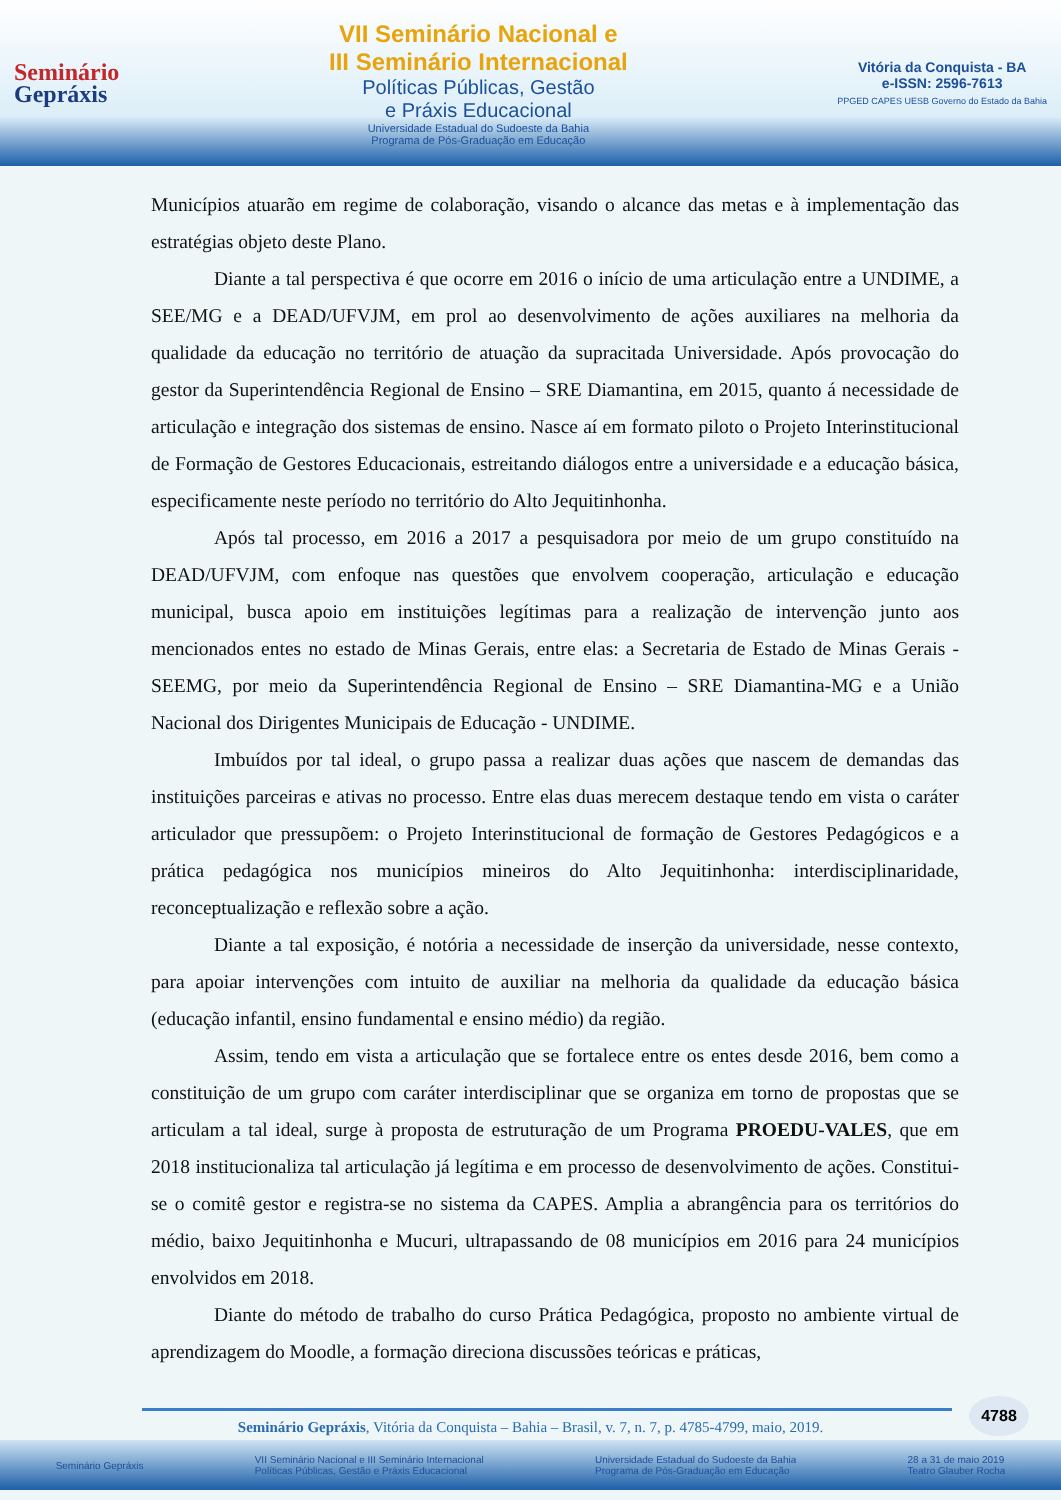Seminário
Gepráxis
VII Seminário Nacional e
III Seminário Internacional
Políticas Públicas, Gestão
e Práxis Educacional
Universidade Estadual do Sudoeste da Bahia
Programa de Pós-Graduação em Educação
Vitória da Conquista - BA
e-ISSN: 2596-7613
PPGED CAPES UESB Governo do Estado da Bahia
Municípios atuarão em regime de colaboração, visando o alcance das metas e à implementação das estratégias objeto deste Plano.
Diante a tal perspectiva é que ocorre em 2016 o início de uma articulação entre a UNDIME, a SEE/MG e a DEAD/UFVJM, em prol ao desenvolvimento de ações auxiliares na melhoria da qualidade da educação no território de atuação da supracitada Universidade. Após provocação do gestor da Superintendência Regional de Ensino – SRE Diamantina, em 2015, quanto á necessidade de articulação e integração dos sistemas de ensino. Nasce aí em formato piloto o Projeto Interinstitucional de Formação de Gestores Educacionais, estreitando diálogos entre a universidade e a educação básica, especificamente neste período no território do Alto Jequitinhonha.
Após tal processo, em 2016 a 2017 a pesquisadora por meio de um grupo constituído na DEAD/UFVJM, com enfoque nas questões que envolvem cooperação, articulação e educação municipal, busca apoio em instituições legítimas para a realização de intervenção junto aos mencionados entes no estado de Minas Gerais, entre elas: a Secretaria de Estado de Minas Gerais - SEEMG, por meio da Superintendência Regional de Ensino – SRE Diamantina-MG e a União Nacional dos Dirigentes Municipais de Educação - UNDIME.
Imbuídos por tal ideal, o grupo passa a realizar duas ações que nascem de demandas das instituições parceiras e ativas no processo. Entre elas duas merecem destaque tendo em vista o caráter articulador que pressupõem: o Projeto Interinstitucional de formação de Gestores Pedagógicos e a prática pedagógica nos municípios mineiros do Alto Jequitinhonha: interdisciplinaridade, reconceptualização e reflexão sobre a ação.
Diante a tal exposição, é notória a necessidade de inserção da universidade, nesse contexto, para apoiar intervenções com intuito de auxiliar na melhoria da qualidade da educação básica (educação infantil, ensino fundamental e ensino médio) da região.
Assim, tendo em vista a articulação que se fortalece entre os entes desde 2016, bem como a constituição de um grupo com caráter interdisciplinar que se organiza em torno de propostas que se articulam a tal ideal, surge à proposta de estruturação de um Programa PROEDU-VALES, que em 2018 institucionaliza tal articulação já legítima e em processo de desenvolvimento de ações. Constitui-se o comitê gestor e registra-se no sistema da CAPES. Amplia a abrangência para os territórios do médio, baixo Jequitinhonha e Mucuri, ultrapassando de 08 municípios em 2016 para 24 municípios envolvidos em 2018.
Diante do método de trabalho do curso Prática Pedagógica, proposto no ambiente virtual de aprendizagem do Moodle, a formação direciona discussões teóricas e práticas,
4788
Seminário Gepráxis, Vitória da Conquista – Bahia – Brasil, v. 7, n. 7, p. 4785-4799, maio, 2019.
Seminário Gepráxis VII Seminário Nacional e III Seminário Internacional
Políticas Públicas, Gestão e Práxis Educacional Universidade Estadual do Sudoeste da Bahia
Programa de Pós-Graduação em Educação 28 a 31 de maio 2019
Teatro Glauber Rocha